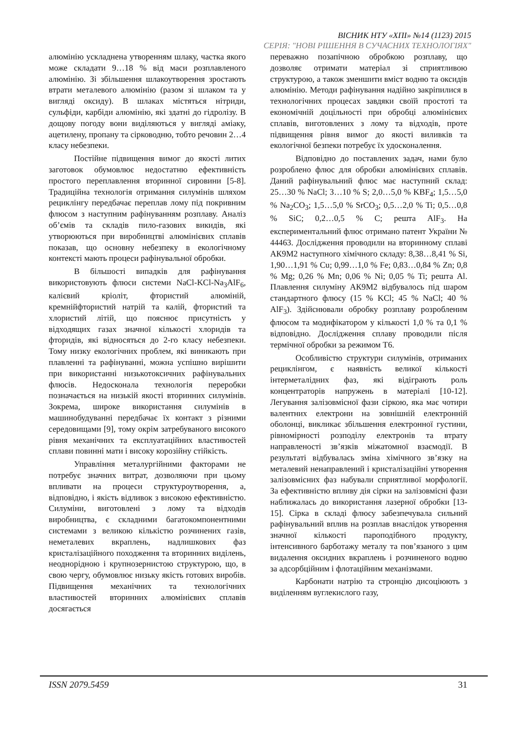ВІСНИК НТУ «ХПІ» №14 (1123) 2015
СЕРІЯ: "НОВІ РІШЕННЯ В СУЧАСНИХ ТЕХНОЛОГІЯХ"
алюмінію ускладнена утворенням шлаку, частка якого може складати 9…18 % від маси розплавленого алюмінію. Зі збільшення шлакоутворення зростають втрати металевого алюмінію (разом зі шлаком та у вигляді оксиду). В шлаках містяться нітриди, сульфіди, карбіди алюмінію, які здатні до гідролізу. В дощову погоду вони виділяються у вигляді аміаку, ацетилену, пропану та сірководню, тобто речовин 2…4 класу небезпеки.
Постійне підвищення вимог до якості литих заготовок обумовлює недостатню ефективність простого переплавлення вторинної сировини [5-8]. Традиційна технологія отримання силумінів шляхом рециклінгу передбачає переплав лому під покривним флюсом з наступним рафінуванням розплаву. Аналіз об’ємів та складів пило-газових викидів, які утворюються при виробництві алюмінієвих сплавів показав, що основну небезпеку в екологічному контексті мають процеси рафінувальної обробки.
В більшості випадків для рафінування використовують флюси системи NaCl-KCl-Na<sub>3</sub>AlF<sub>6</sub>, калієвий кріоліт, фтористий алюміній, кремнійфтористий натрій та калій, фтористий та хлористий літій, що пояснює присутність у відходящих газах значної кількості хлоридів та фторидів, які відносяться до 2-го класу небезпеки. Тому низку екологічних проблем, які виникають при плавленні та рафінуванні, можна успішно вирішити при використанні низькотоксичних рафінувальних флюсів. Недосконала технологія переробки позначається на низькій якості вторинних силумінів. Зокрема, широке використання силумінів в машинобудуванні передбачає їх контакт з різними середовищами [9], тому окрім затребуваного високого рівня механічних та експлуатаційних властивостей сплави повинні мати і високу корозійну стійкість.
Управління металургійними факторами не потребує значних витрат, дозволяючи при цьому впливати на процеси структуроутворення, а, відповідно, і якість відливок з високою ефективністю. Силуміни, виготовлені з лому та відходів виробництва, є складними багатокомпонентними системами з великою кількістю розчинених газів, неметалевих вкраплень, надлишкових фаз кристалізаційного походження та вторинних виділень, неоднорідною і крупнозернистою структурою, що, в свою чергу, обумовлює низьку якість готових виробів. Підвищення механічних та технологічних властивостей вторинних алюмінієвих сплавів досягається
переважно позапічною обробкою розплаву, що дозволяє отримати матеріал зі сприятливою структурою, а також зменшити вміст водню та оксидів алюмінію. Методи рафінування надійно закріпилися в технологічних процесах завдяки своїй простоті та економічній доцільності при обробці алюмінієвих сплавів, виготовлених з лому та відходів, проте підвищення рівня вимог до якості виливків та екологічної безпеки потребує їх удосконалення.
Відповідно до поставлених задач, нами було розроблено флюс для обробки алюмінієвих сплавів. Даний рафінувальний флюс має наступний склад: 25…30 % NaCl; 3…10 % S; 2,0…5,0 % KBF<sub>4</sub>; 1,5…5,0 % Na<sub>2</sub>CO<sub>3</sub>; 1,5…5,0 % SrCO<sub>3</sub>; 0,5…2,0 % Ti; 0,5…0,8 % SiC; 0,2…0,5 % C; решта AlF<sub>3</sub>. На експериментальний флюс отримано патент України № 44463. Дослідження проводили на вторинному сплаві АК9М2 наступного хімічного складу: 8,38…8,41 % Si, 1,90…1,91 % Cu; 0,99…1,0 % Fe; 0,83…0,84 % Zn; 0,8 % Mg; 0,26 % Mn; 0,06 % Ni; 0,05 % Ti; решта Al. Плавлення силуміну АК9М2 відбувалось під шаром стандартного флюсу (15 % KCl; 45 % NaCl; 40 % AlF<sub>3</sub>). Здійснювали обробку розплаву розробленим флюсом та модифікатором у кількості 1,0 % та 0,1 % відповідно. Дослідження сплаву проводили після термічної обробки за режимом Т6.
Особливістю структури силумінів, отриманих рециклінгом, є наявність великої кількості інтерметалідних фаз, які відіграють роль концентраторів напружень в матеріалі [10-12]. Легування залізовмісної фази сіркою, яка має чотири валентних електрони на зовнішній електронній оболонці, викликає збільшення електронної густини, рівномірності розподілу електронів та втрату направленості зв’язків міжатомної взаємодії. В результаті відбувалась зміна хімічного зв’язку на металевий ненаправлений і кристалізаційні утворення залізовмісних фаз набували сприятливої морфології. За ефективністю впливу дія сірки на залізовмісні фази наближалась до використання лазерної обробки [13-15]. Сірка в складі флюсу забезпечувала сильний рафінувальний вплив на розплав внаслідок утворення значної кількості пароподібного продукту, інтенсивного барботажу металу та пов’язаного з цим видалення оксидних вкраплень і розчиненого водню за адсорбційним і флотаційним механізмами.
Карбонати натрію та стронцію дисоціюють з виділенням вуглекислого газу,
ISSN 2079.5459 31